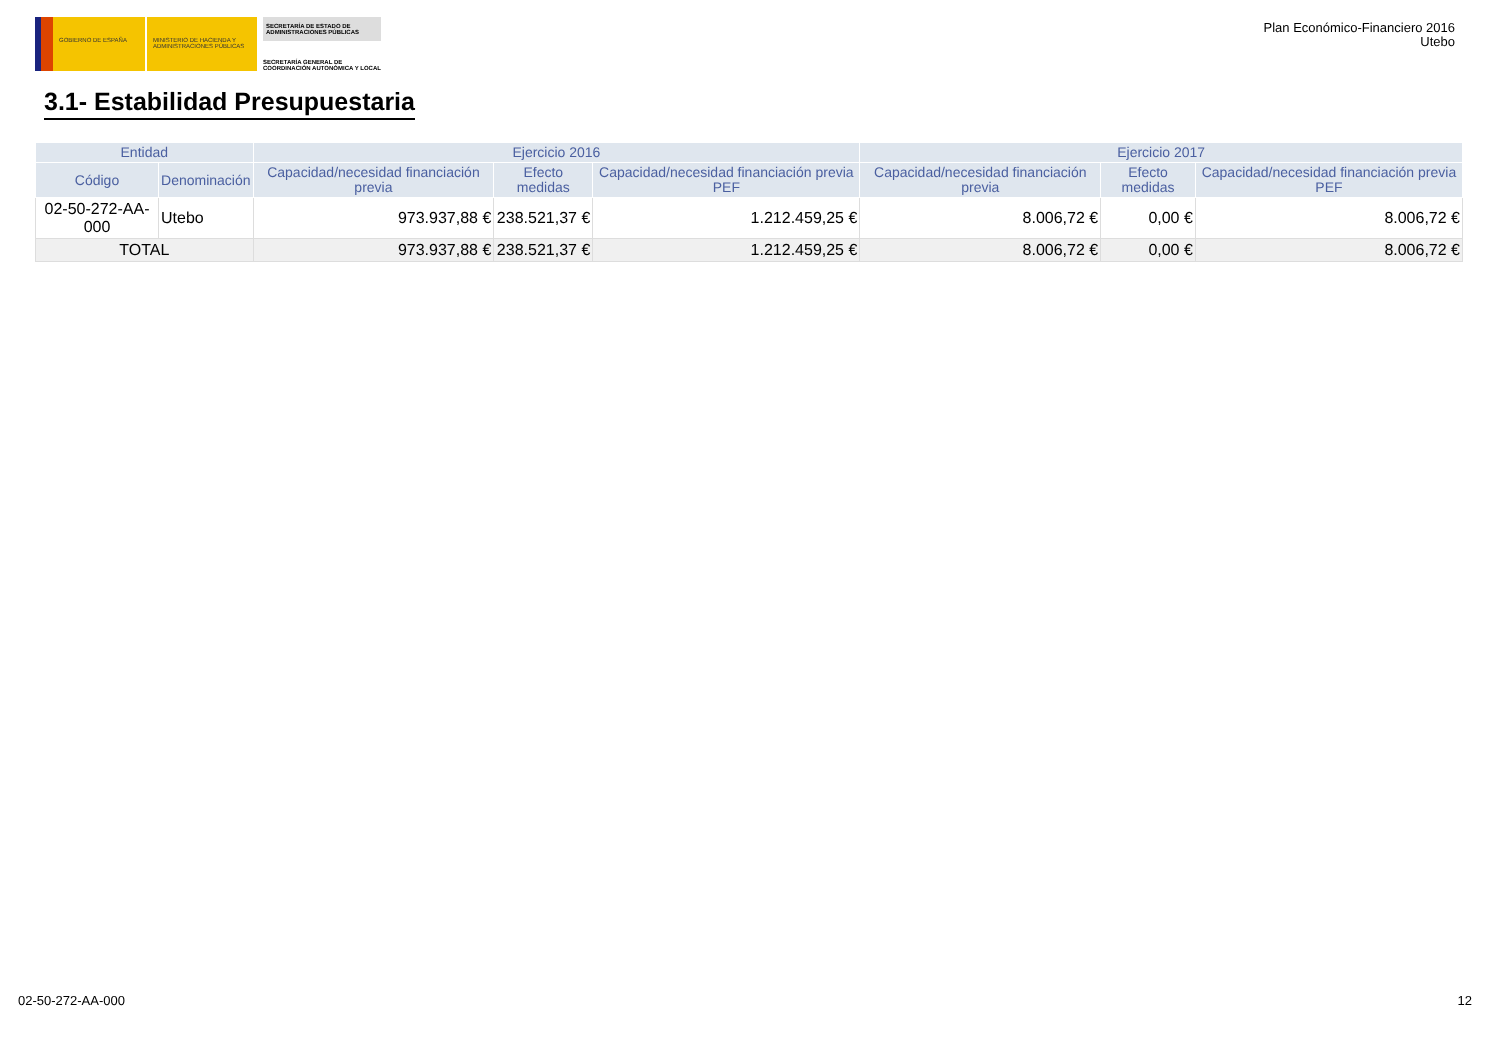GOBIERNO DE ESPAÑA MINISTERIO DE HACIENDA Y ADMINISTRACIONES PÚBLICAS
SECRETARÍA DE ESTADO DE ADMINISTRACIONES PÚBLICAS
SECRETARÍA GENERAL DE COORDINACIÓN AUTONÓMICA Y LOCAL
Plan Económico-Financiero 2016
Utebo
3.1- Estabilidad Presupuestaria
| Entidad | | Ejercicio 2016 | | | Ejercicio 2017 | | |
| --- | --- | --- | --- | --- | --- | --- | --- |
| Código | Denominación | Capacidad/necesidad financiación previa | Efecto medidas | Capacidad/necesidad financiación previa PEF | Capacidad/necesidad financiación previa | Efecto medidas | Capacidad/necesidad financiación previa PEF |
| 02-50-272-AA-000 | Utebo | 973.937,88 € | 238.521,37 € | 1.212.459,25 € | 8.006,72 € | 0,00 € | 8.006,72 € |
| TOTAL | | 973.937,88 € | 238.521,37 € | 1.212.459,25 € | 8.006,72 € | 0,00 € | 8.006,72 € |
02-50-272-AA-000 12